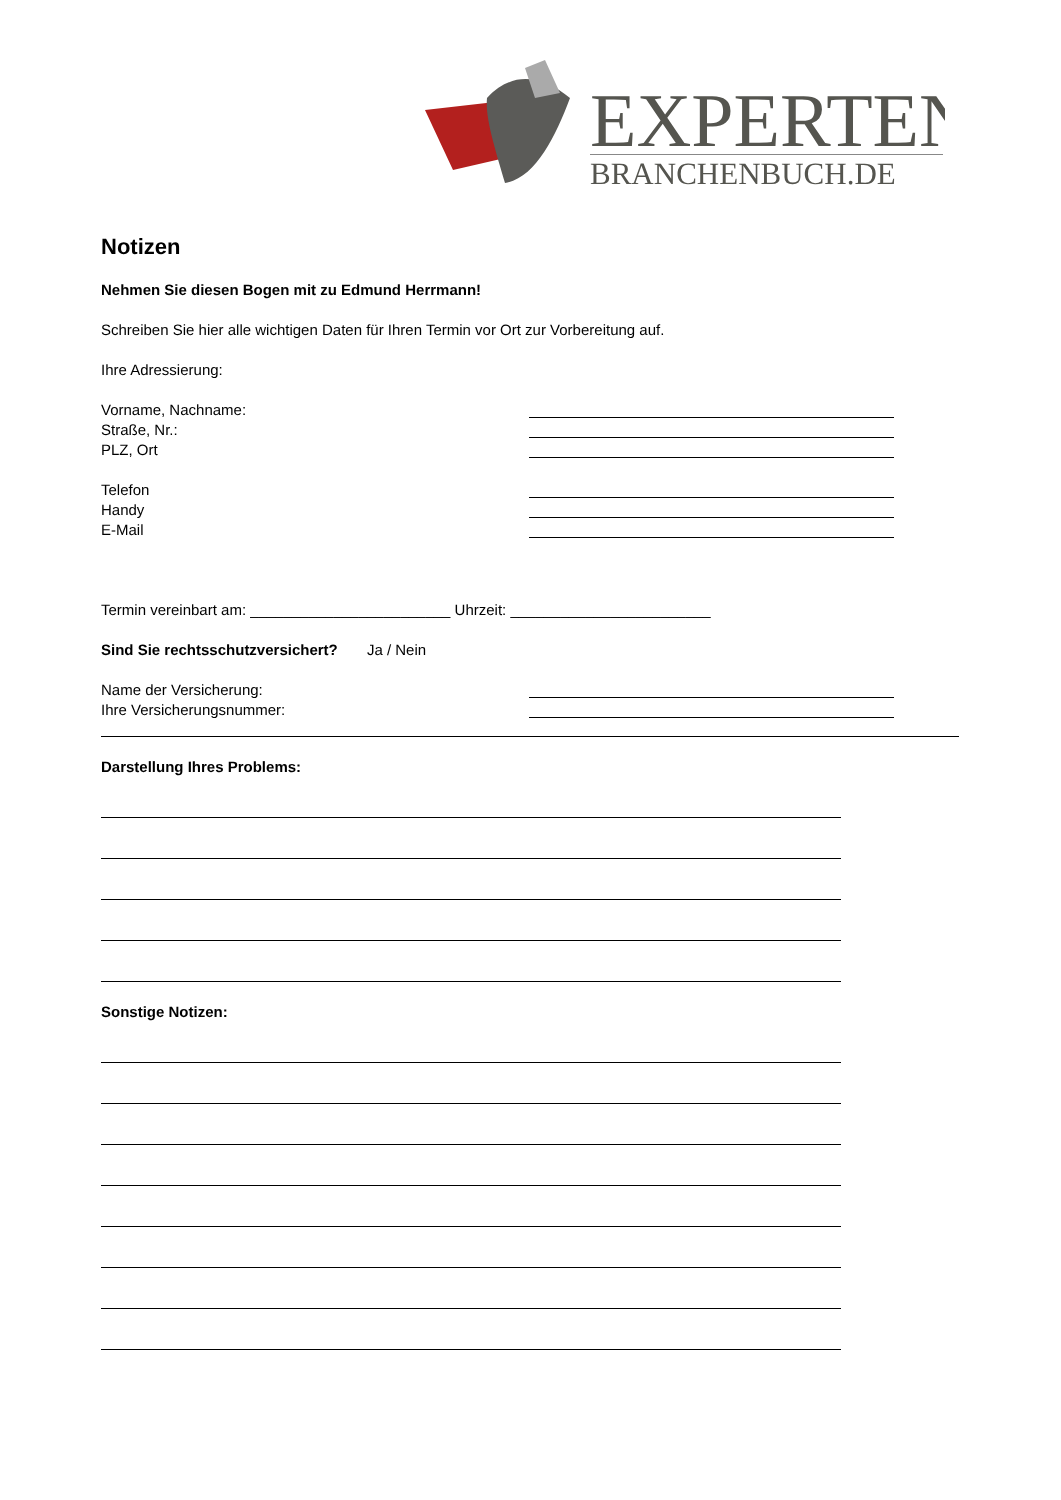EXPERTEN
BRANCHENBUCH.DE
Notizen
Nehmen Sie diesen Bogen mit zu Edmund Herrmann!
Schreiben Sie hier alle wichtigen Daten für Ihren Termin vor Ort zur Vorbereitung auf.
Ihre Adressierung:
Vorname, Nachname:
Straße, Nr.:
PLZ, Ort
Telefon
Handy
E-Mail
Termin vereinbart am: ________________________ Uhrzeit: ________________________
Sind Sie rechtsschutzversichert? Ja / Nein
Name der Versicherung:
Ihre Versicherungsnummer:
Darstellung Ihres Problems:
Sonstige Notizen: